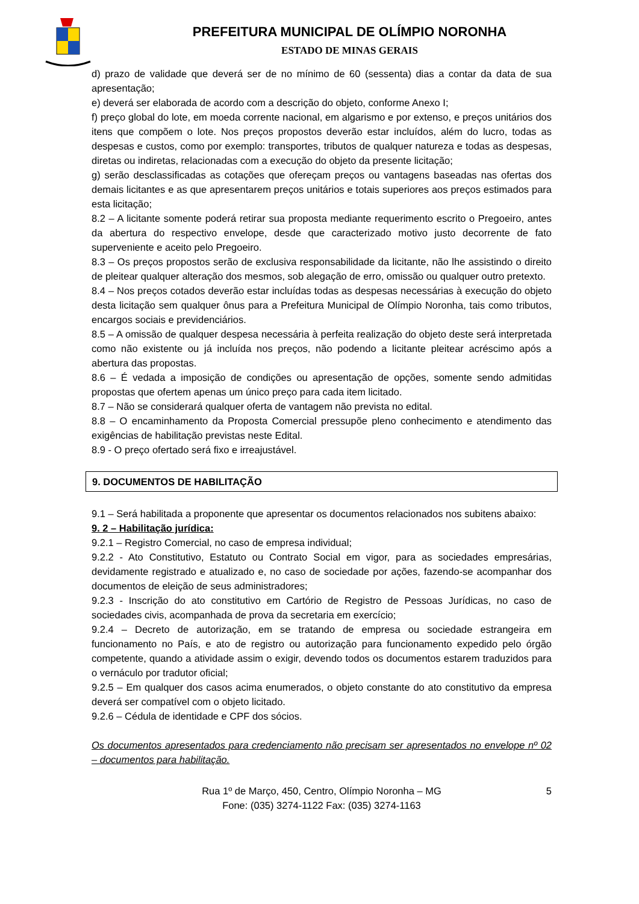PREFEITURA MUNICIPAL DE OLÍMPIO NORONHA
ESTADO DE MINAS GERAIS
d) prazo de validade que deverá ser de no mínimo de 60 (sessenta) dias a contar da data de sua apresentação;
e) deverá ser elaborada de acordo com a descrição do objeto, conforme Anexo I;
f) preço global do lote, em moeda corrente nacional, em algarismo e por extenso, e preços unitários dos itens que compõem o lote. Nos preços propostos deverão estar incluídos, além do lucro, todas as despesas e custos, como por exemplo: transportes, tributos de qualquer natureza e todas as despesas, diretas ou indiretas, relacionadas com a execução do objeto da presente licitação;
g) serão desclassificadas as cotações que ofereçam preços ou vantagens baseadas nas ofertas dos demais licitantes e as que apresentarem preços unitários e totais superiores aos preços estimados para esta licitação;
8.2 – A licitante somente poderá retirar sua proposta mediante requerimento escrito o Pregoeiro, antes da abertura do respectivo envelope, desde que caracterizado motivo justo decorrente de fato superveniente e aceito pelo Pregoeiro.
8.3 – Os preços propostos serão de exclusiva responsabilidade da licitante, não lhe assistindo o direito de pleitear qualquer alteração dos mesmos, sob alegação de erro, omissão ou qualquer outro pretexto.
8.4 – Nos preços cotados deverão estar incluídas todas as despesas necessárias à execução do objeto desta licitação sem qualquer ônus para a Prefeitura Municipal de Olímpio Noronha, tais como tributos, encargos sociais e previdenciários.
8.5 – A omissão de qualquer despesa necessária à perfeita realização do objeto deste será interpretada como não existente ou já incluída nos preços, não podendo a licitante pleitear acréscimo após a abertura das propostas.
8.6 – É vedada a imposição de condições ou apresentação de opções, somente sendo admitidas propostas que ofertem apenas um único preço para cada item licitado.
8.7 – Não se considerará qualquer oferta de vantagem não prevista no edital.
8.8 – O encaminhamento da Proposta Comercial pressupõe pleno conhecimento e atendimento das exigências de habilitação previstas neste Edital.
8.9 - O preço ofertado será fixo e irreajustável.
9. DOCUMENTOS DE HABILITAÇÃO
9.1 – Será habilitada a proponente que apresentar os documentos relacionados nos subitens abaixo:
9. 2 – Habilitação jurídica:
9.2.1 – Registro Comercial, no caso de empresa individual;
9.2.2 - Ato Constitutivo, Estatuto ou Contrato Social em vigor, para as sociedades empresárias, devidamente registrado e atualizado e, no caso de sociedade por ações, fazendo-se acompanhar dos documentos de eleição de seus administradores;
9.2.3 - Inscrição do ato constitutivo em Cartório de Registro de Pessoas Jurídicas, no caso de sociedades civis, acompanhada de prova da secretaria em exercício;
9.2.4 – Decreto de autorização, em se tratando de empresa ou sociedade estrangeira em funcionamento no País, e ato de registro ou autorização para funcionamento expedido pelo órgão competente, quando a atividade assim o exigir, devendo todos os documentos estarem traduzidos para o vernáculo por tradutor oficial;
9.2.5 – Em qualquer dos casos acima enumerados, o objeto constante do ato constitutivo da empresa deverá ser compatível com o objeto licitado.
9.2.6 – Cédula de identidade e CPF dos sócios.
Os documentos apresentados para credenciamento não precisam ser apresentados no envelope nº 02 – documentos para habilitação.
5 Rua 1º de Março, 450, Centro, Olímpio Noronha – MG
Fone: (035) 3274-1122 Fax: (035) 3274-1163